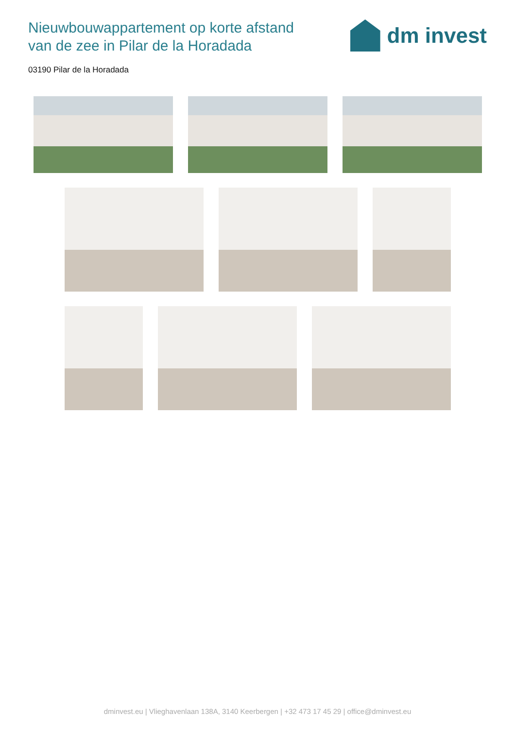Nieuwbouwappartement op korte afstand
van de zee in Pilar de la Horadada
dm invest
03190 Pilar de la Horadada
dminvest.eu | Vlieghavenlaan 138A, 3140 Keerbergen | +32 473 17 45 29 | office@dminvest.eu